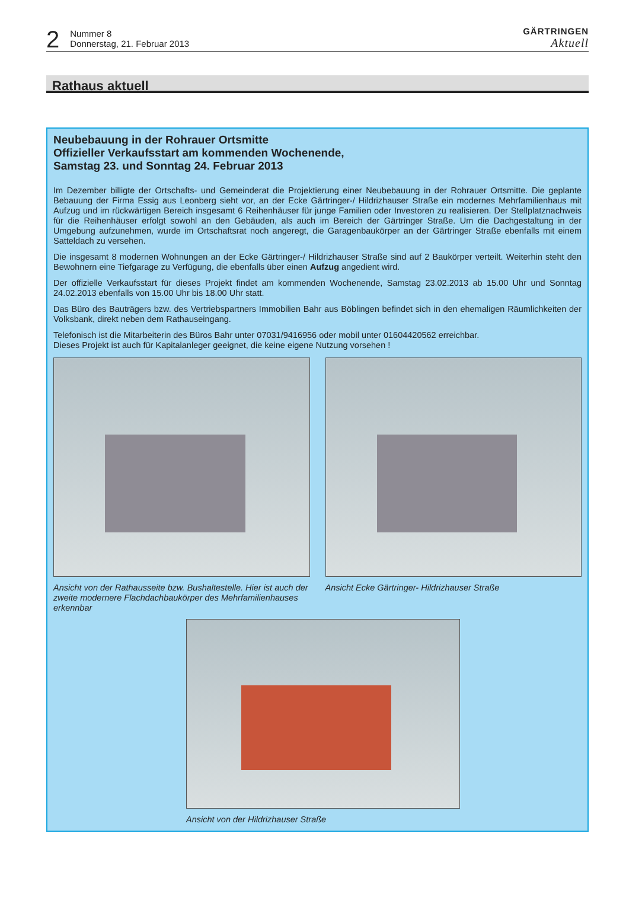2
Nummer 8
Donnerstag, 21. Februar 2013
GÄRTRINGEN
Aktuell
Rathaus aktuell
Neubebauung in der Rohrauer Ortsmitte
Offizieller Verkaufsstart am kommenden Wochenende,
Samstag 23. und Sonntag 24. Februar 2013
Im Dezember billigte der Ortschafts- und Gemeinderat die Projektierung einer Neubebauung in der Rohrauer Ortsmitte. Die geplante Bebauung der Firma Essig aus Leonberg sieht vor, an der Ecke Gärtringer-/ Hildrizhauser Straße ein modernes Mehrfamilienhaus mit Aufzug und im rückwärtigen Bereich insgesamt 6 Reihenhäuser für junge Familien oder Investoren zu realisieren. Der Stellplatznachweis für die Reihenhäuser erfolgt sowohl an den Gebäuden, als auch im Bereich der Gärtringer Straße. Um die Dachgestaltung in der Umgebung aufzunehmen, wurde im Ortschaftsrat noch angeregt, die Garagenbaukörper an der Gärtringer Straße ebenfalls mit einem Satteldach zu versehen.
Die insgesamt 8 modernen Wohnungen an der Ecke Gärtringer-/ Hildrizhauser Straße sind auf 2 Baukörper verteilt. Weiterhin steht den Bewohnern eine Tiefgarage zu Verfügung, die ebenfalls über einen Aufzug angedient wird.
Der offizielle Verkaufsstart für dieses Projekt findet am kommenden Wochenende, Samstag 23.02.2013 ab 15.00 Uhr und Sonntag 24.02.2013 ebenfalls von 15.00 Uhr bis 18.00 Uhr statt.
Das Büro des Bauträgers bzw. des Vertriebspartners Immobilien Bahr aus Böblingen befindet sich in den ehemaligen Räumlichkeiten der Volksbank, direkt neben dem Rathauseingang.
Telefonisch ist die Mitarbeiterin des Büros Bahr unter 07031/9416956 oder mobil unter 01604420562 erreichbar.
Dieses Projekt ist auch für Kapitalanleger geeignet, die keine eigene Nutzung vorsehen !
Ansicht von der Rathausseite bzw. Bushaltestelle. Hier ist auch der zweite modernere Flachdachbaukörper des Mehrfamilienhauses erkennbar
Ansicht Ecke Gärtringer- Hildrizhauser Straße
Ansicht von der Hildrizhauser Straße